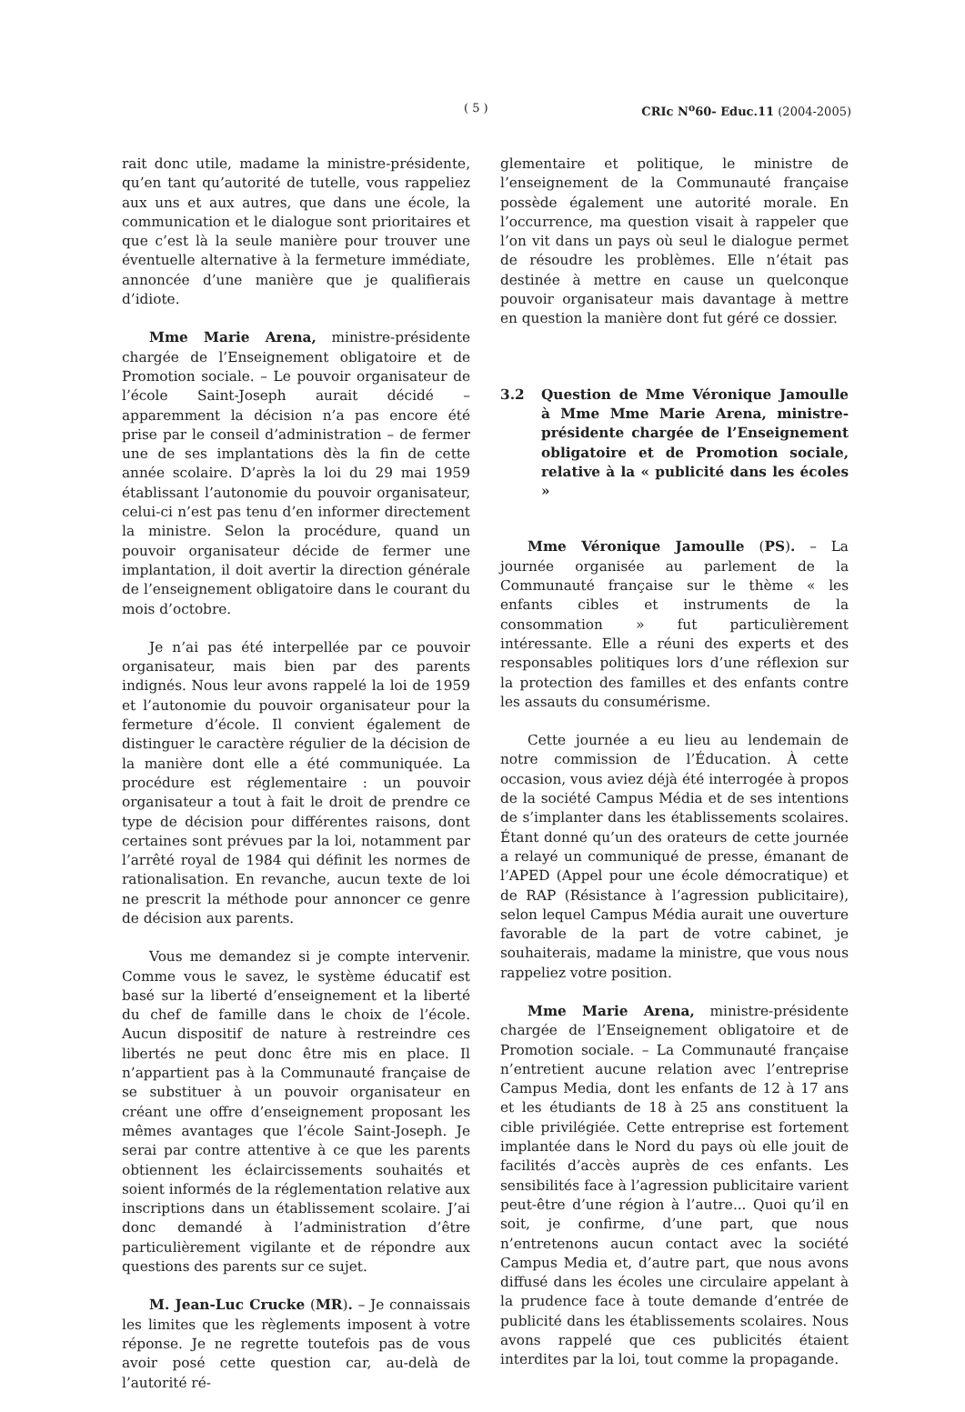( 5 ) CRIc N<sup>o</sup>60- Educ.11 (2004-2005)
rait donc utile, madame la ministre-présidente, qu’en tant qu’autorité de tutelle, vous rappeliez aux uns et aux autres, que dans une école, la communication et le dialogue sont prioritaires et que c’est là la seule manière pour trouver une éventuelle alternative à la fermeture immédiate, annoncée d’une manière que je qualifierais d’idiote.
Mme Marie Arena, ministre-présidente chargée de l’Enseignement obligatoire et de Promotion sociale. – Le pouvoir organisateur de l’école Saint-Joseph aurait décidé – apparemment la décision n’a pas encore été prise par le conseil d’administration – de fermer une de ses implantations dès la fin de cette année scolaire. D’après la loi du 29 mai 1959 établissant l’autonomie du pouvoir organisateur, celui-ci n’est pas tenu d’en informer directement la ministre. Selon la procédure, quand un pouvoir organisateur décide de fermer une implantation, il doit avertir la direction générale de l’enseignement obligatoire dans le courant du mois d’octobre.
Je n’ai pas été interpellée par ce pouvoir organisateur, mais bien par des parents indignés. Nous leur avons rappelé la loi de 1959 et l’autonomie du pouvoir organisateur pour la fermeture d’école. Il convient également de distinguer le caractère régulier de la décision de la manière dont elle a été communiquée. La procédure est réglementaire : un pouvoir organisateur a tout à fait le droit de prendre ce type de décision pour différentes raisons, dont certaines sont prévues par la loi, notamment par l’arrêté royal de 1984 qui définit les normes de rationalisation. En revanche, aucun texte de loi ne prescrit la méthode pour annoncer ce genre de décision aux parents.
Vous me demandez si je compte intervenir. Comme vous le savez, le système éducatif est basé sur la liberté d’enseignement et la liberté du chef de famille dans le choix de l’école. Aucun dispositif de nature à restreindre ces libertés ne peut donc être mis en place. Il n’appartient pas à la Communauté française de se substituer à un pouvoir organisateur en créant une offre d’enseignement proposant les mêmes avantages que l’école Saint-Joseph. Je serai par contre attentive à ce que les parents obtiennent les éclaircissements souhaités et soient informés de la réglementation relative aux inscriptions dans un établissement scolaire. J’ai donc demandé à l’administration d’être particulièrement vigilante et de répondre aux questions des parents sur ce sujet.
M. Jean-Luc Crucke (MR). – Je connaissais les limites que les règlements imposent à votre réponse. Je ne regrette toutefois pas de vous avoir posé cette question car, au-delà de l’autorité ré-
glementaire et politique, le ministre de l’enseignement de la Communauté française possède également une autorité morale. En l’occurrence, ma question visait à rappeler que l’on vit dans un pays où seul le dialogue permet de résoudre les problèmes. Elle n’était pas destinée à mettre en cause un quelconque pouvoir organisateur mais davantage à mettre en question la manière dont fut géré ce dossier.
3.2 Question de Mme Véronique Jamoulle à Mme Mme Marie Arena, ministre-présidente chargée de l’Enseignement obligatoire et de Promotion sociale, relative à la « publicité dans les écoles »
Mme Véronique Jamoulle (PS). – La journée organisée au parlement de la Communauté française sur le thème « les enfants cibles et instruments de la consommation » fut particulièrement intéressante. Elle a réuni des experts et des responsables politiques lors d’une réflexion sur la protection des familles et des enfants contre les assauts du consumérisme.
Cette journée a eu lieu au lendemain de notre commission de l’Éducation. À cette occasion, vous aviez déjà été interrogée à propos de la société Campus Média et de ses intentions de s’implanter dans les établissements scolaires. Étant donné qu’un des orateurs de cette journée a relayé un communiqué de presse, émanant de l’APED (Appel pour une école démocratique) et de RAP (Résistance à l’agression publicitaire), selon lequel Campus Média aurait une ouverture favorable de la part de votre cabinet, je souhaiterais, madame la ministre, que vous nous rappeliez votre position.
Mme Marie Arena, ministre-présidente chargée de l’Enseignement obligatoire et de Promotion sociale. – La Communauté française n’entretient aucune relation avec l’entreprise Campus Media, dont les enfants de 12 à 17 ans et les étudiants de 18 à 25 ans constituent la cible privilégiée. Cette entreprise est fortement implantée dans le Nord du pays où elle jouit de facilités d’accès auprès de ces enfants. Les sensibilités face à l’agression publicitaire varient peut-être d’une région à l’autre... Quoi qu’il en soit, je confirme, d’une part, que nous n’entretenons aucun contact avec la société Campus Media et, d’autre part, que nous avons diffusé dans les écoles une circulaire appelant à la prudence face à toute demande d’entrée de publicité dans les établissements scolaires. Nous avons rappelé que ces publicités étaient interdites par la loi, tout comme la propagande.